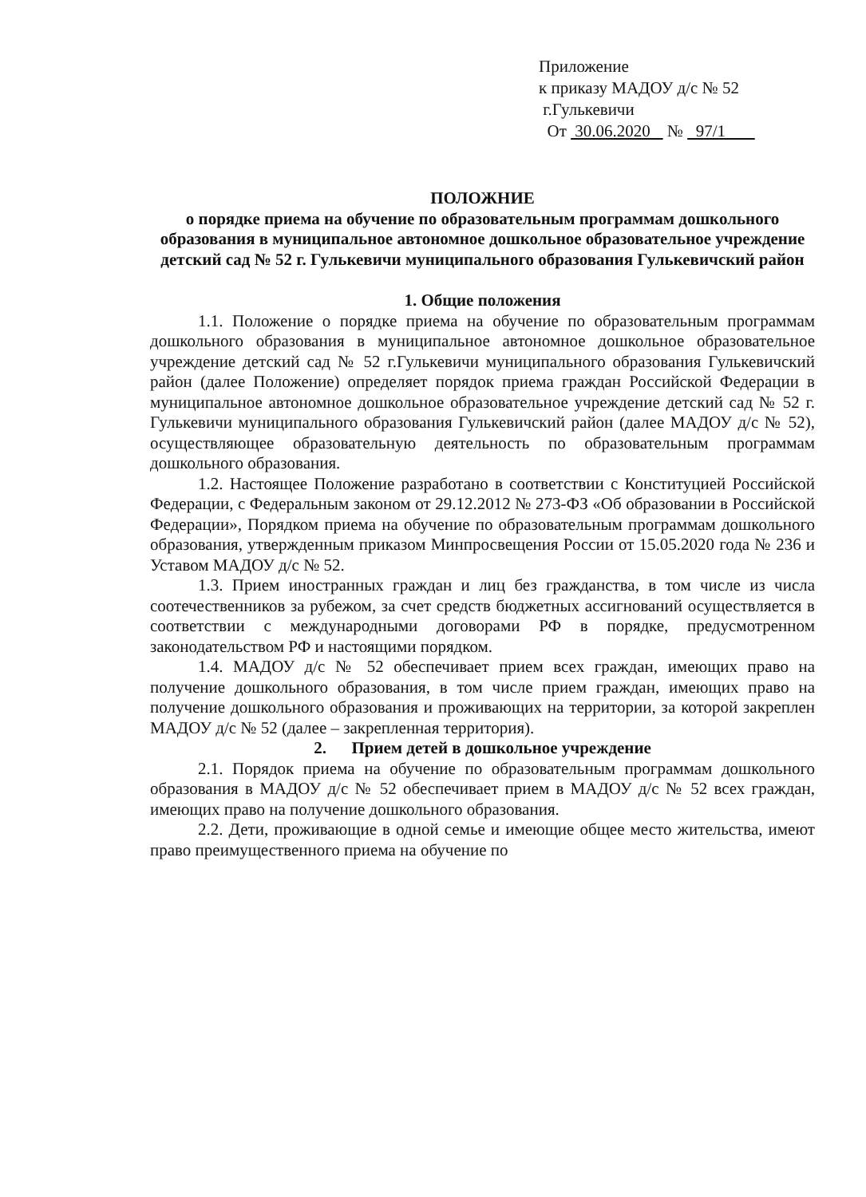Приложение
к приказу МАДОУ д/с № 52
г.Гулькевичи
От 30.06.2020 № 97/1
ПОЛОЖНИЕ
о порядке приема на обучение по образовательным программам дошкольного образования в муниципальное автономное дошкольное образовательное учреждение детский сад № 52 г. Гулькевичи муниципального образования Гулькевичский район
1. Общие положения
1.1. Положение о порядке приема на обучение по образовательным программам дошкольного образования в муниципальное автономное дошкольное образовательное учреждение детский сад № 52 г.Гулькевичи муниципального образования Гулькевичский район (далее Положение) определяет порядок приема граждан Российской Федерации в муниципальное автономное дошкольное образовательное учреждение детский сад № 52 г. Гулькевичи муниципального образования Гулькевичский район (далее МАДОУ д/с № 52), осуществляющее образовательную деятельность по образовательным программам дошкольного образования.
1.2. Настоящее Положение разработано в соответствии с Конституцией Российской Федерации, с Федеральным законом от 29.12.2012 № 273-ФЗ «Об образовании в Российской Федерации», Порядком приема на обучение по образовательным программам дошкольного образования, утвержденным приказом Минпросвещения России от 15.05.2020 года № 236 и Уставом МАДОУ д/с № 52.
1.3. Прием иностранных граждан и лиц без гражданства, в том числе из числа соотечественников за рубежом, за счет средств бюджетных ассигнований осуществляется в соответствии с международными договорами РФ в порядке, предусмотренном законодательством РФ и настоящими порядком.
1.4. МАДОУ д/с № 52 обеспечивает прием всех граждан, имеющих право на получение дошкольного образования, в том числе прием граждан, имеющих право на получение дошкольного образования и проживающих на территории, за которой закреплен МАДОУ д/с № 52 (далее – закрепленная территория).
2. Прием детей в дошкольное учреждение
2.1. Порядок приема на обучение по образовательным программам дошкольного образования в МАДОУ д/с № 52 обеспечивает прием в МАДОУ д/с № 52 всех граждан, имеющих право на получение дошкольного образования.
2.2. Дети, проживающие в одной семье и имеющие общее место жительства, имеют право преимущественного приема на обучение по